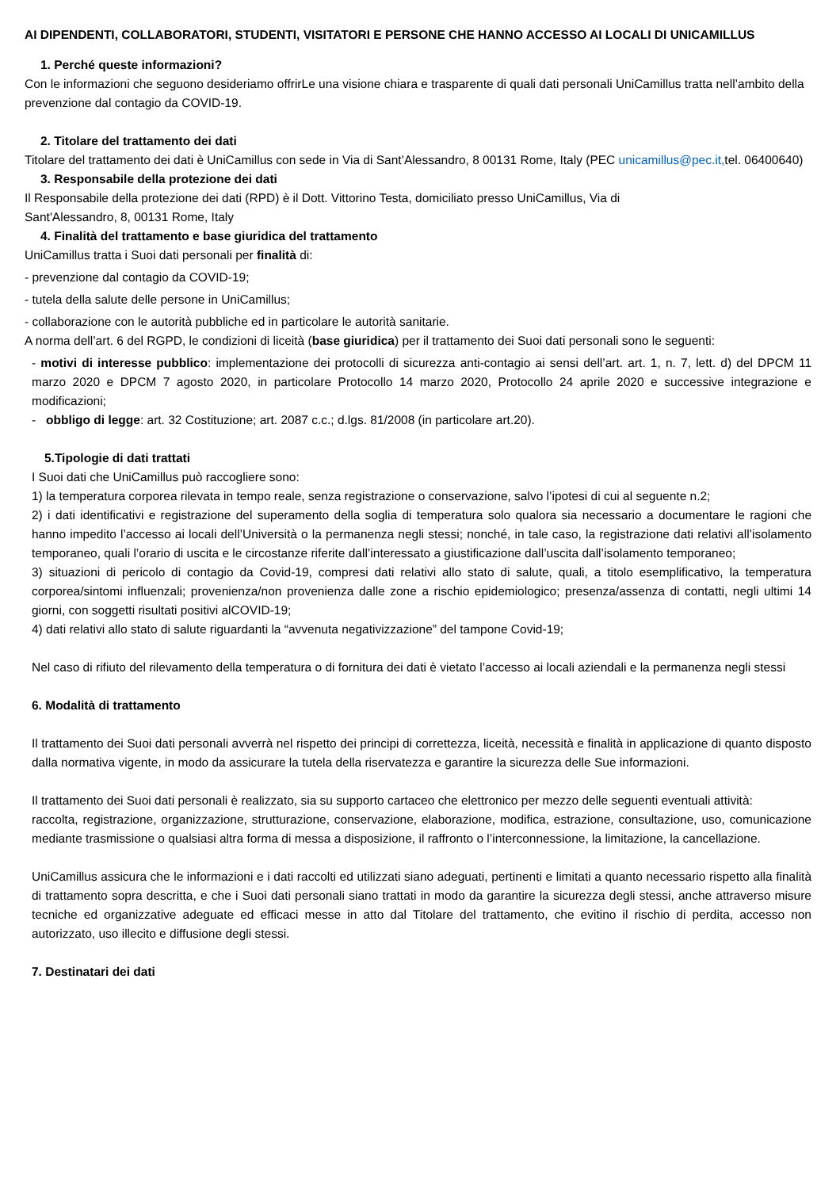AI DIPENDENTI, COLLABORATORI, STUDENTI, VISITATORI E PERSONE CHE HANNO ACCESSO AI LOCALI DI UNICAMILLUS
1. Perché queste informazioni?
Con le informazioni che seguono desideriamo offrirLe una visione chiara e trasparente di quali dati personali UniCamillus tratta nell’ambito della prevenzione dal contagio da COVID-19.
2. Titolare del trattamento dei dati
Titolare del trattamento dei dati è UniCamillus con sede in Via di Sant’Alessandro, 8 00131 Rome, Italy (PEC unicamillus@pec.it, tel. 06400640)
3. Responsabile della protezione dei dati
Il Responsabile della protezione dei dati (RPD) è il Dott. Vittorino Testa, domiciliato presso UniCamillus, Via di
Sant'Alessandro, 8, 00131 Rome, Italy
4. Finalità del trattamento e base giuridica del trattamento
UniCamillus tratta i Suoi dati personali per finalità di:
- prevenzione dal contagio da COVID-19;
- tutela della salute delle persone in UniCamillus;
- collaborazione con le autorità pubbliche ed in particolare le autorità sanitarie.
A norma dell’art. 6 del RGPD, le condizioni di liceità (base giuridica) per il trattamento dei Suoi dati personali sono le seguenti:
- motivi di interesse pubblico: implementazione dei protocolli di sicurezza anti-contagio ai sensi dell’art. art. 1, n. 7, lett. d) del DPCM 11 marzo 2020 e DPCM 7 agosto 2020, in particolare Protocollo 14 marzo 2020, Protocollo 24 aprile 2020 e successive integrazione e modificazioni;
- obbligo di legge: art. 32 Costituzione; art. 2087 c.c.; d.lgs. 81/2008 (in particolare art.20).
5.Tipologie di dati trattati
I Suoi dati che UniCamillus può raccogliere sono:
1) la temperatura corporea rilevata in tempo reale, senza registrazione o conservazione, salvo l’ipotesi di cui al seguente n.2;
2) i dati identificativi e registrazione del superamento della soglia di temperatura solo qualora sia necessario a documentare le ragioni che hanno impedito l’accesso ai locali dell’Università o la permanenza negli stessi; nonché, in tale caso, la registrazione dati relativi all’isolamento temporaneo, quali l’orario di uscita e le circostanze riferite dall’interessato a giustificazione dall’uscita dall’isolamento temporaneo;
3) situazioni di pericolo di contagio da Covid-19, compresi dati relativi allo stato di salute, quali, a titolo esemplificativo, la temperatura corporea/sintomi influenzali; provenienza/non provenienza dalle zone a rischio epidemiologico; presenza/assenza di contatti, negli ultimi 14 giorni, con soggetti risultati positivi alCOVID-19;
4) dati relativi allo stato di salute riguardanti la “avvenuta negativizzazione” del tampone Covid-19;
Nel caso di rifiuto del rilevamento della temperatura o di fornitura dei dati è vietato l’accesso ai locali aziendali e la permanenza negli stessi
6. Modalità di trattamento
Il trattamento dei Suoi dati personali avverrà nel rispetto dei principi di correttezza, liceità, necessità e finalità in applicazione di quanto disposto dalla normativa vigente, in modo da assicurare la tutela della riservatezza e garantire la sicurezza delle Sue informazioni.
Il trattamento dei Suoi dati personali è realizzato, sia su supporto cartaceo che elettronico per mezzo delle seguenti eventuali attività:
raccolta, registrazione, organizzazione, strutturazione, conservazione, elaborazione, modifica, estrazione, consultazione, uso, comunicazione mediante trasmissione o qualsiasi altra forma di messa a disposizione, il raffronto o l’interconnessione, la limitazione, la cancellazione.
UniCamillus assicura che le informazioni e i dati raccolti ed utilizzati siano adeguati, pertinenti e limitati a quanto necessario rispetto alla finalità di trattamento sopra descritta, e che i Suoi dati personali siano trattati in modo da garantire la sicurezza degli stessi, anche attraverso misure tecniche ed organizzative adeguate ed efficaci messe in atto dal Titolare del trattamento, che evitino il rischio di perdita, accesso non autorizzato, uso illecito e diffusione degli stessi.
7. Destinatari dei dati